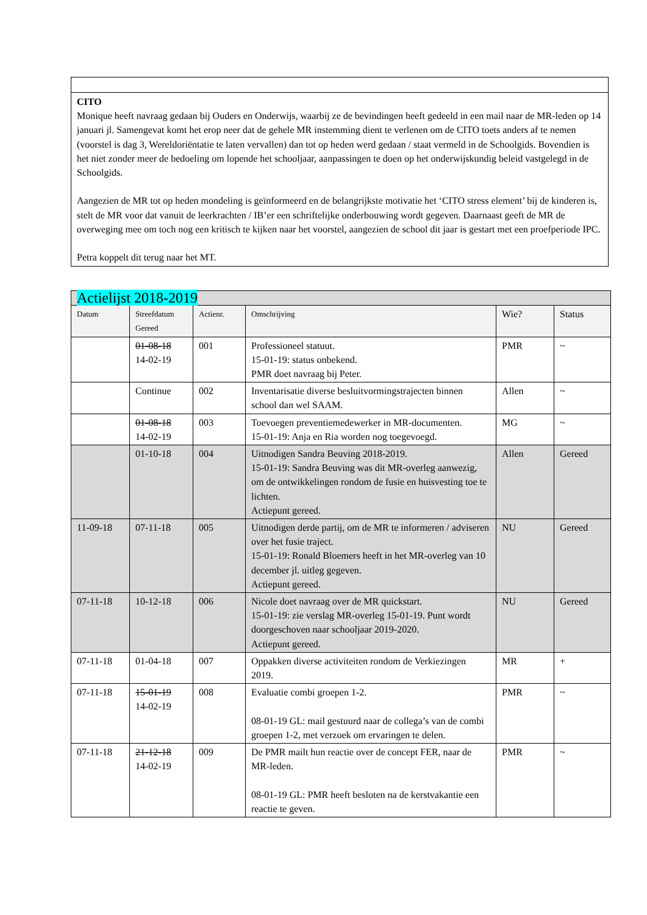CITO
Monique heeft navraag gedaan bij Ouders en Onderwijs, waarbij ze de bevindingen heeft gedeeld in een mail naar de MR-leden op 14 januari jl. Samengevat komt het erop neer dat de gehele MR instemming dient te verlenen om de CITO toets anders af te nemen (voorstel is dag 3, Wereldoriëntatie te laten vervallen) dan tot op heden werd gedaan / staat vermeld in de Schoolgids. Bovendien is het niet zonder meer de bedoeling om lopende het schooljaar, aanpassingen te doen op het onderwijskundig beleid vastgelegd in de Schoolgids.
Aangezien de MR tot op heden mondeling is geïnformeerd en de belangrijkste motivatie het ‘CITO stress element’ bij de kinderen is, stelt de MR voor dat vanuit de leerkrachten / IB’er een schriftelijke onderbouwing wordt gegeven. Daarnaast geeft de MR de overweging mee om toch nog een kritisch te kijken naar het voorstel, aangezien de school dit jaar is gestart met een proefperiode IPC.
Petra koppelt dit terug naar het MT.
| Actielijst 2018-2019 | | | | | |
| Datum | Streefdatum Gereed | Actienr. | Omschrijving | Wie? | Status |
| | 01-08-18 14-02-19 | 001 | Professioneel statuut. 15-01-19: status onbekend. PMR doet navraag bij Peter. | PMR | ~ |
| | Continue | 002 | Inventarisatie diverse besluitvormingstrajecten binnen school dan wel SAAM. | Allen | ~ |
| | 01-08-18 14-02-19 | 003 | Toevoegen preventiemedewerker in MR-documenten. 15-01-19: Anja en Ria worden nog toegevoegd. | MG | ~ |
| | 01-10-18 | 004 | Uitnodigen Sandra Beuving 2018-2019. 15-01-19: Sandra Beuving was dit MR-overleg aanwezig, om de ontwikkelingen rondom de fusie en huisvesting toe te lichten. Actiepunt gereed. | Allen | Gereed |
| 11-09-18 | 07-11-18 | 005 | Uitnodigen derde partij, om de MR te informeren / adviseren over het fusie traject. 15-01-19: Ronald Bloemers heeft in het MR-overleg van 10 december jl. uitleg gegeven. Actiepunt gereed. | NU | Gereed |
| 07-11-18 | 10-12-18 | 006 | Nicole doet navraag over de MR quickstart. 15-01-19: zie verslag MR-overleg 15-01-19. Punt wordt doorgeschoven naar schooljaar 2019-2020. Actiepunt gereed. | NU | Gereed |
| 07-11-18 | 01-04-18 | 007 | Oppakken diverse activiteiten rondom de Verkiezingen 2019. | MR | + |
| 07-11-18 | 15-01-19 14-02-19 | 008 | Evaluatie combi groepen 1-2. 08-01-19 GL: mail gestuurd naar de collega’s van de combi groepen 1-2, met verzoek om ervaringen te delen. | PMR | ~ |
| 07-11-18 | 21-12-18 14-02-19 | 009 | De PMR mailt hun reactie over de concept FER, naar de MR-leden. 08-01-19 GL: PMR heeft besloten na de kerstvakantie een reactie te geven. | PMR | ~ |